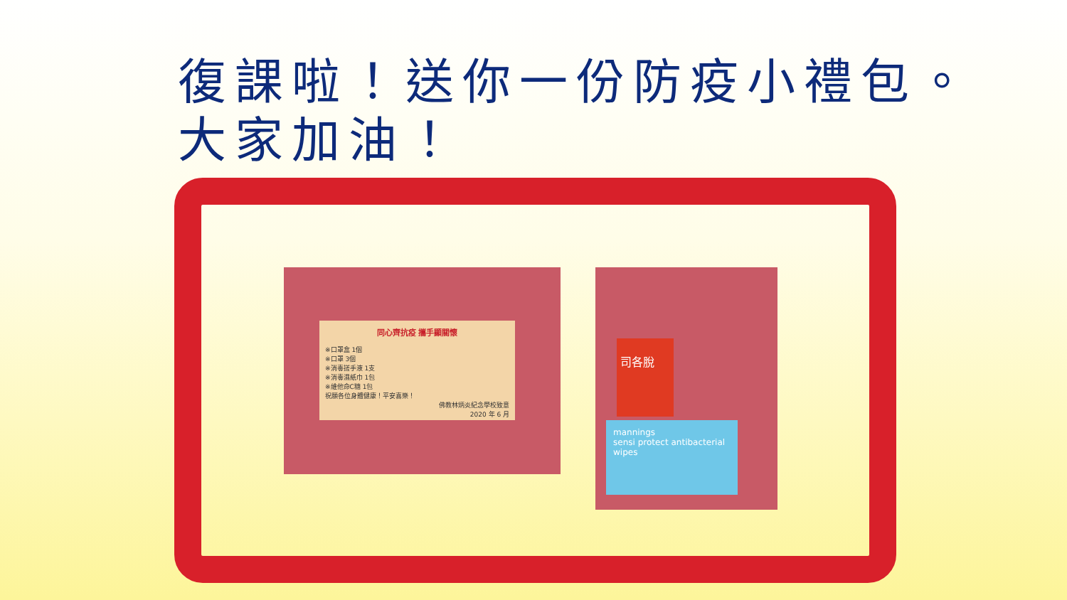復課啦！送你一份防疫小禮包。
大家加油！
同心齊抗疫 攜手顯關懷
※口罩盒 1個
※口罩 3個
※消毒搓手液 1支
※消毒濕紙巾 1包
※維他命C糖 1包
祝願各位身體健康！平安喜樂！
佛教林炳炎紀念學校致意
2020 年 6 月
司各脫
mannings
sensi protect antibacterial wipes